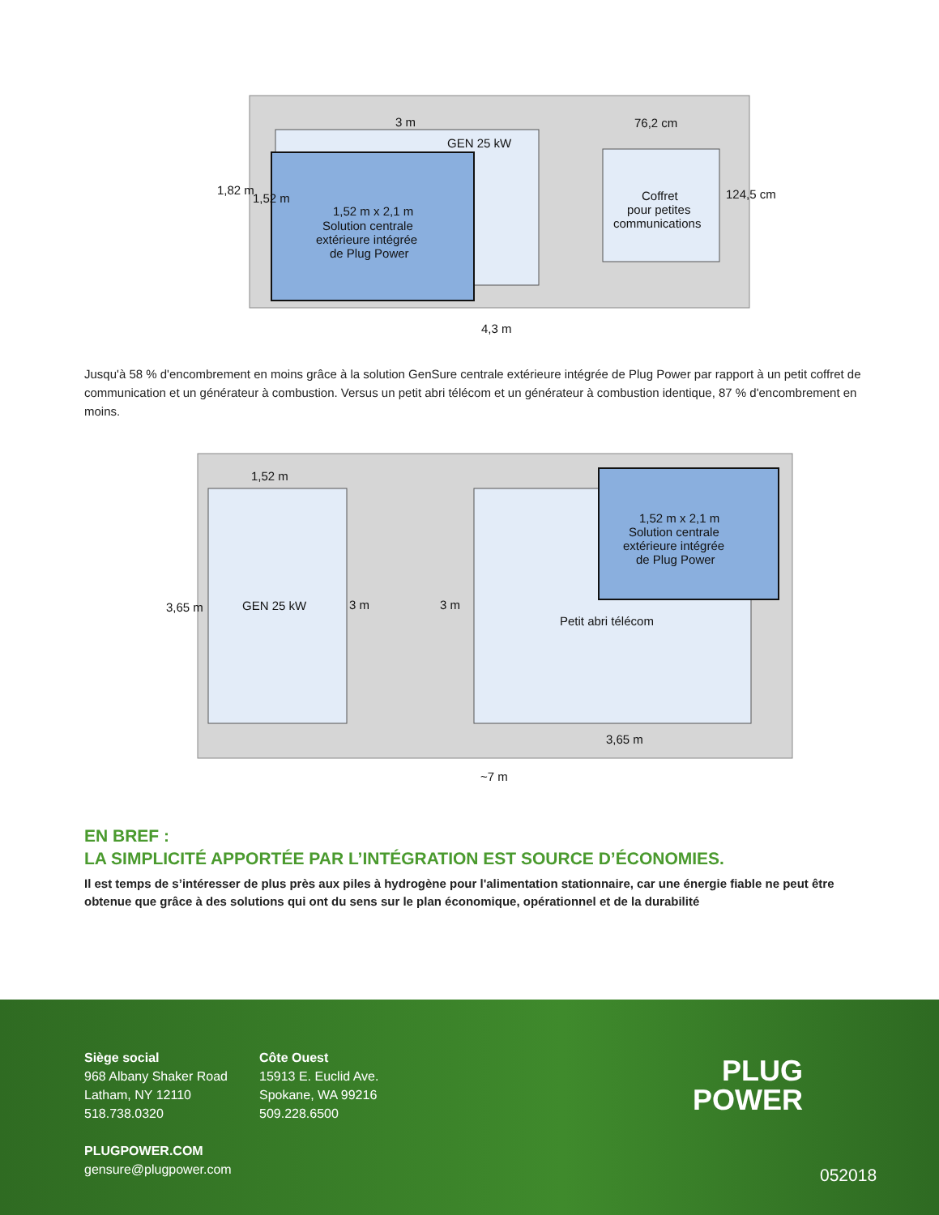3 m
GEN 25 kW
76,2 cm
1,52 m x 2,1 m
Solution centrale
extérieure intégrée
de Plug Power
Coffret
pour petites
communications
4,3 m
1,82 m
1,52 m
124,5 cm
1,52 m
GEN 25 kW
3 m
3 m
3,65 m
1,52 m x 2,1 m
Solution centrale
extérieure intégrée
de Plug Power
Petit abri télécom
3,65 m
~7 m
Jusqu'à 58 % d'encombrement en moins grâce à la solution GenSure centrale extérieure intégrée de Plug Power par rapport à un petit coffret de communication et un générateur à combustion. Versus un petit abri télécom et un générateur à combustion identique, 87 % d'encombrement en moins.
EN BREF :
LA SIMPLICITÉ APPORTÉE PAR L’INTÉGRATION EST SOURCE D’ÉCONOMIES.
Il est temps de s’intéresser de plus près aux piles à hydrogène pour l'alimentation stationnaire, car une énergie fiable ne peut être obtenue que grâce à des solutions qui ont du sens sur le plan économique, opérationnel et de la durabilité
Siège social
968 Albany Shaker Road
Latham, NY 12110
518.738.0320
PLUGPOWER.COM
gensure@plugpower.com
Côte Ouest
15913 E. Euclid Ave.
Spokane, WA 99216
509.228.6500
PLUG
POWER
052018